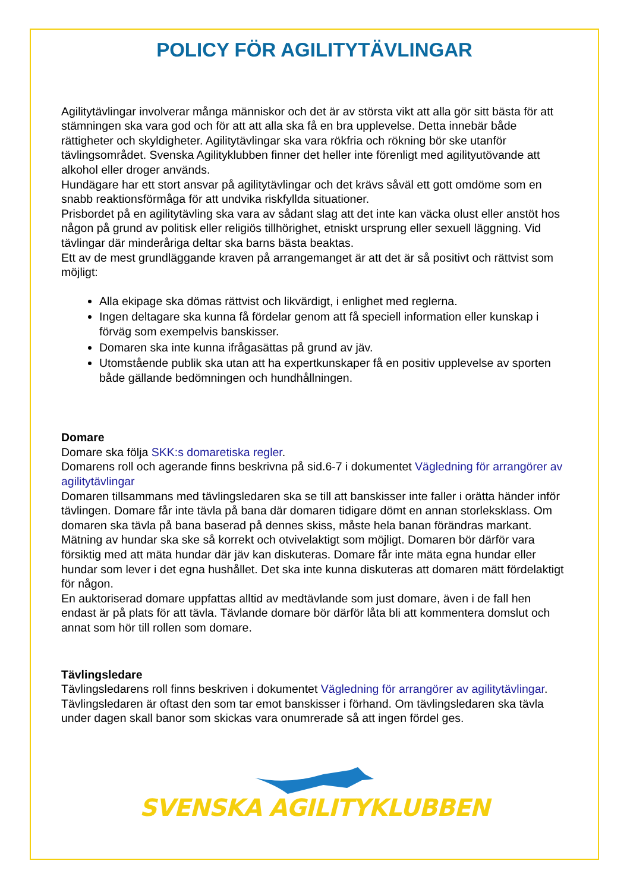POLICY FÖR AGILITYTÄVLINGAR
Agilitytävlingar involverar många människor och det är av största vikt att alla gör sitt bästa för att stämningen ska vara god och för att att alla ska få en bra upplevelse. Detta innebär både rättigheter och skyldigheter. Agilitytävlingar ska vara rökfria och rökning bör ske utanför tävlingsområdet. Svenska Agilityklubben finner det heller inte förenligt med agilityutövande att alkohol eller droger används.
Hundägare har ett stort ansvar på agilitytävlingar och det krävs såväl ett gott omdöme som en snabb reaktionsförmåga för att undvika riskfyllda situationer.
Prisbordet på en agilitytävling ska vara av sådant slag att det inte kan väcka olust eller anstöt hos någon på grund av politisk eller religiös tillhörighet, etniskt ursprung eller sexuell läggning. Vid tävlingar där minderåriga deltar ska barns bästa beaktas.
Ett av de mest grundläggande kraven på arrangemanget är att det är så positivt och rättvist som möjligt:
Alla ekipage ska dömas rättvist och likvärdigt, i enlighet med reglerna.
Ingen deltagare ska kunna få fördelar genom att få speciell information eller kunskap i förväg som exempelvis banskisser.
Domaren ska inte kunna ifrågasättas på grund av jäv.
Utomstående publik ska utan att ha expertkunskaper få en positiv upplevelse av sporten både gällande bedömningen och hundhållningen.
Domare
Domare ska följa SKK:s domaretiska regler.
Domarens roll och agerande finns beskrivna på sid.6-7 i dokumentet Vägledning för arrangörer av agilitytävlingar
Domaren tillsammans med tävlingsledaren ska se till att banskisser inte faller i orätta händer inför tävlingen. Domare får inte tävla på bana där domaren tidigare dömt en annan storleksklass. Om domaren ska tävla på bana baserad på dennes skiss, måste hela banan förändras markant.
Mätning av hundar ska ske så korrekt och otvivelaktigt som möjligt. Domaren bör därför vara försiktig med att mäta hundar där jäv kan diskuteras. Domare får inte mäta egna hundar eller hundar som lever i det egna hushållet. Det ska inte kunna diskuteras att domaren mätt fördelaktigt för någon.
En auktoriserad domare uppfattas alltid av medtävlande som just domare, även i de fall hen endast är på plats för att tävla. Tävlande domare bör därför låta bli att kommentera domslut och annat som hör till rollen som domare.
Tävlingsledare
Tävlingsledarens roll finns beskriven i dokumentet Vägledning för arrangörer av agilitytävlingar.
Tävlingsledaren är oftast den som tar emot banskisser i förhand. Om tävlingsledaren ska tävla under dagen skall banor som skickas vara onumrerade så att ingen fördel ges.
SVENSKA AGILITYKLUBBEN